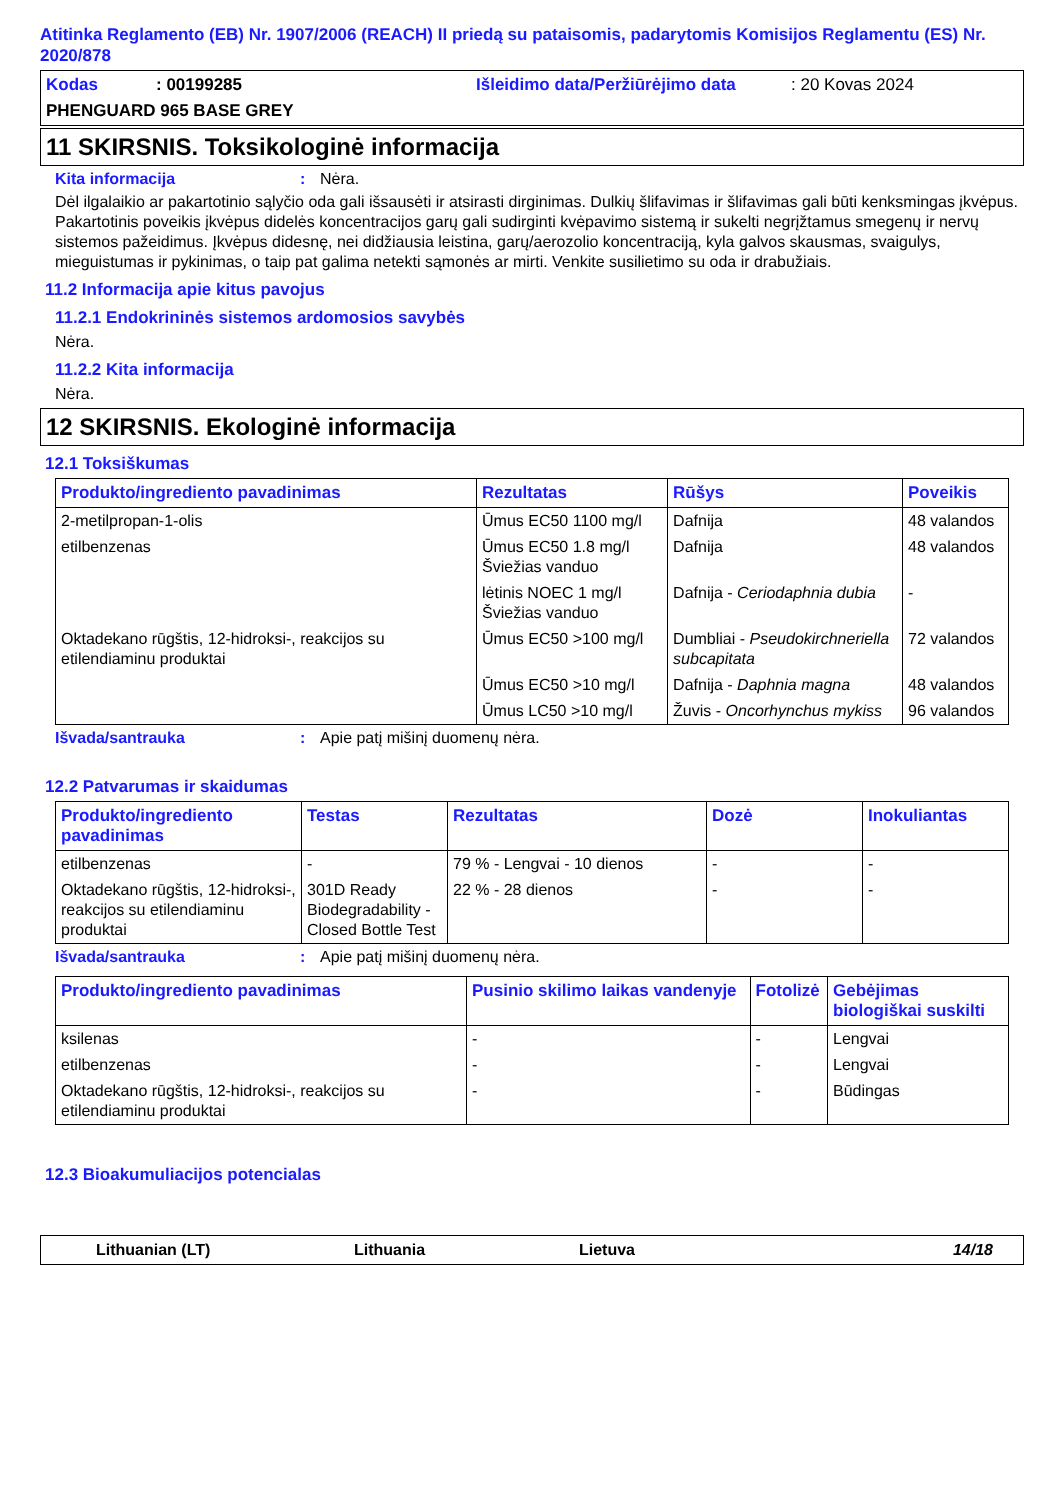Atitinka Reglamento (EB) Nr. 1907/2006 (REACH) II priedą su pataisomis, padarytomis Komisijos Reglamentu (ES) Nr. 2020/878
Kodas: 00199285 Išleidimo data/Peržiūrėjimo data: 20 Kovas 2024
PHENGUARD 965 BASE GREY
11 SKIRSNIS. Toksikologinė informacija
Kita informacija: Nėra.
Dėl ilgalaikio ar pakartotinio sąlyčio oda gali išsausėti ir atsirasti dirginimas. Dulkių šlifavimas ir šlifavimas gali būti kenksmingas įkvėpus. Pakartotinis poveikis įkvėpus didelės koncentracijos garų gali sudirginti kvėpavimo sistemą ir sukelti negrįžtamus smegenų ir nervų sistemos pažeidimus. Įkvėpus didesnę, nei didžiausia leistina, garų/aerozolio koncentraciją, kyla galvos skausmas, svaigulys, mieguistumas ir pykinimas, o taip pat galima netekti sąmonės ar mirti. Venkite susilietimo su oda ir drabužiais.
11.2 Informacija apie kitus pavojus
11.2.1 Endokrininės sistemos ardomosios savybės
Nėra.
11.2.2 Kita informacija
Nėra.
12 SKIRSNIS. Ekologinė informacija
12.1 Toksiškumas
| Produkto/ingrediento pavadinimas | Rezultatas | Rūšys | Poveikis |
| --- | --- | --- | --- |
| 2-metilpropan-1-olis | Ūmus EC50 1100 mg/l | Dafnija | 48 valandos |
| etilbenzenas | Ūmus EC50 1.8 mg/l Šviežias vanduo | Dafnija | 48 valandos |
| | lėtinis NOEC 1 mg/l Šviežias vanduo | Dafnija - Ceriodaphnia dubia | - |
| Oktadekano rūgštis, 12-hidroksi-, reakcijos su etilendiaminu produktai | Ūmus EC50 >100 mg/l | Dumbliai - Pseudokirchneriella subcapitata | 72 valandos |
| | Ūmus EC50 >10 mg/l | Dafnija - Daphnia magna | 48 valandos |
| | Ūmus LC50 >10 mg/l | Žuvis - Oncorhynchus mykiss | 96 valandos |
Išvada/santrauka: Apie patį mišinį duomenų nėra.
12.2 Patvarumas ir skaidumas
| Produkto/ingrediento pavadinimas | Testas | Rezultatas | Dozė | Inokuliantas |
| --- | --- | --- | --- | --- |
| etilbenzenas | - | 79 % - Lengvai - 10 dienos | - | - |
| Oktadekano rūgštis, 12-hidroksi-, reakcijos su etilendiaminu produktai | 301D Ready Biodegradability - Closed Bottle Test | 22 % - 28 dienos | - | - |
Išvada/santrauka: Apie patį mišinį duomenų nėra.
| Produkto/ingrediento pavadinimas | Pusinio skilimo laikas vandenyje | Fotolizė | Gebėjimas biologiškai suskilti |
| --- | --- | --- | --- |
| ksilenas | - | - | Lengvai |
| etilbenzenas | - | - | Lengvai |
| Oktadekano rūgštis, 12-hidroksi-, reakcijos su etilendiaminu produktai | - | - | Būdingas |
12.3 Bioakumuliacijos potencialas
Lithuanian (LT) Lithuania Lietuva 14/18